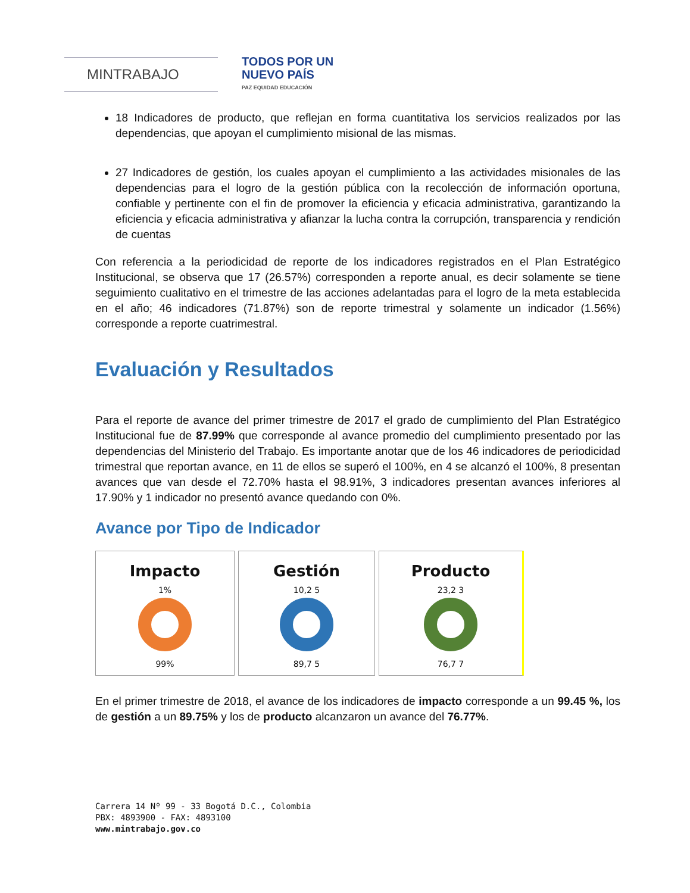MINTRABAJO
TODOS POR UN
NUEVO PAÍS
PAZ EQUIDAD EDUCACIÓN
18 Indicadores de producto, que reflejan en forma cuantitativa los servicios realizados por las dependencias, que apoyan el cumplimiento misional de las mismas.
27 Indicadores de gestión, los cuales apoyan el cumplimiento a las actividades misionales de las dependencias para el logro de la gestión pública con la recolección de información oportuna, confiable y pertinente con el fin de promover la eficiencia y eficacia administrativa, garantizando la eficiencia y eficacia administrativa y afianzar la lucha contra la corrupción, transparencia y rendición de cuentas
Con referencia a la periodicidad de reporte de los indicadores registrados en el Plan Estratégico Institucional, se observa que 17 (26.57%) corresponden a reporte anual, es decir solamente se tiene seguimiento cualitativo en el trimestre de las acciones adelantadas para el logro de la meta establecida en el año; 46 indicadores (71.87%) son de reporte trimestral y solamente un indicador (1.56%) corresponde a reporte cuatrimestral.
Evaluación y Resultados
Para el reporte de avance del primer trimestre de 2017 el grado de cumplimiento del Plan Estratégico Institucional fue de 87.99% que corresponde al avance promedio del cumplimiento presentado por las dependencias del Ministerio del Trabajo. Es importante anotar que de los 46 indicadores de periodicidad trimestral que reportan avance, en 11 de ellos se superó el 100%, en 4 se alcanzó el 100%, 8 presentan avances que van desde el 72.70% hasta el 98.91%, 3 indicadores presentan avances inferiores al 17.90% y 1 indicador no presentó avance quedando con 0%.
Avance por Tipo de Indicador
Impacto
1%
99%
Gestión
10,2 5
89,7 5
Producto
23,2 3
76,7 7
En el primer trimestre de 2018, el avance de los indicadores de impacto corresponde a un 99.45 %, los de gestión a un 89.75% y los de producto alcanzaron un avance del 76.77%.
Carrera 14 Nº 99 - 33 Bogotá D.C., Colombia
PBX: 4893900 - FAX: 4893100
www.mintrabajo.gov.co